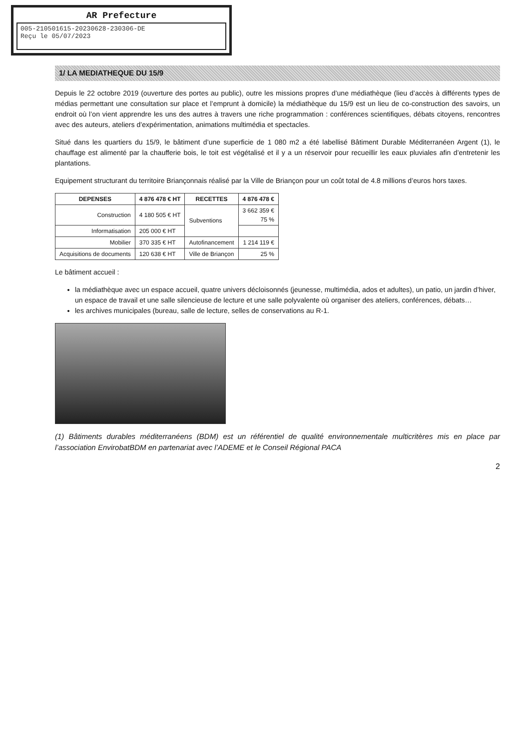AR Prefecture
005-210501615-20230628-230306-DE
Reçu le 05/07/2023
1/ LA MEDIATHEQUE DU 15/9
Depuis le 22 octobre 2019 (ouverture des portes au public), outre les missions propres d’une médiathèque (lieu d’accès à différents types de médias permettant une consultation sur place et l’emprunt à domicile) la médiathèque du 15/9 est un lieu de co-construction des savoirs, un endroit où l’on vient apprendre les uns des autres à travers une riche programmation : conférences scientifiques, débats citoyens, rencontres avec des auteurs, ateliers d’expérimentation, animations multimédia et spectacles.
Situé dans les quartiers du 15/9, le bâtiment d’une superficie de 1 080 m2 a été labellisé Bâtiment Durable Méditerranéen Argent (1), le chauffage est alimenté par la chaufferie bois, le toit est végétalisé et il y a un réservoir pour recueillir les eaux pluviales afin d’entretenir les plantations.
Equipement structurant du territoire Briançonnais réalisé par la Ville de Briançon pour un coût total de 4.8 millions d’euros hors taxes.
| DEPENSES | 4 876 478 € HT | RECETTES | 4 876 478 € |
| --- | --- | --- | --- |
| Construction | 4 180 505 € HT | Subventions | 3 662 359 € 75 % |
| Informatisation | 205 000 € HT | | |
| Mobilier | 370 335 € HT | Autofinancement | 1 214 119 € |
| Acquisitions de documents | 120 638 € HT | Ville de Briançon | 25 % |
Le bâtiment accueil :
la médiathèque avec un espace accueil, quatre univers décloisonnés (jeunesse, multimédia, ados et adultes), un patio, un jardin d’hiver, un espace de travail et une salle silencieuse de lecture et une salle polyvalente où organiser des ateliers, conférences, débats…
les archives municipales (bureau, salle de lecture, selles de conservations au R-1.
(1) Bâtiments durables méditerranéens (BDM) est un référentiel de qualité environnementale multicritères mis en place par l’association EnvirobatBDM en partenariat avec l’ADEME et le Conseil Régional PACA
2